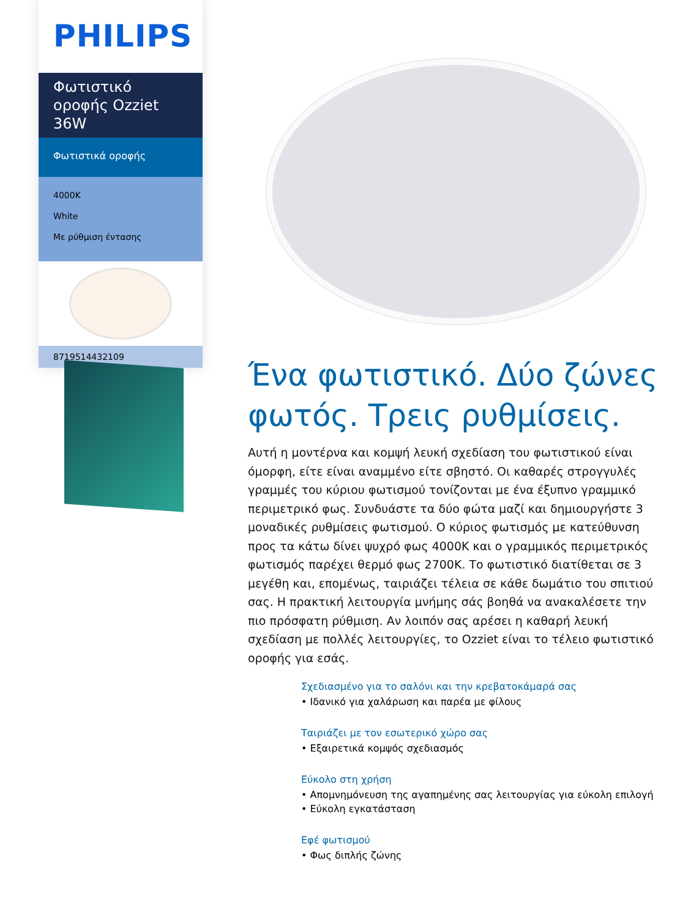PHILIPS
Φωτιστικό οροφής Ozziet 36W
Φωτιστικά οροφής
4000K
White
Με ρύθμιση έντασης
8719514432109
Ένα φωτιστικό. Δύο ζώνες φωτός. Τρεις ρυθμίσεις.
Αυτή η μοντέρνα και κομψή λευκή σχεδίαση του φωτιστικού είναι όμορφη, είτε είναι αναμμένο είτε σβηστό. Οι καθαρές στρογγυλές γραμμές του κύριου φωτισμού τονίζονται με ένα έξυπνο γραμμικό περιμετρικό φως. Συνδυάστε τα δύο φώτα μαζί και δημιουργήστε 3 μοναδικές ρυθμίσεις φωτισμού. Ο κύριος φωτισμός με κατεύθυνση προς τα κάτω δίνει ψυχρό φως 4000K και ο γραμμικός περιμετρικός φωτισμός παρέχει θερμό φως 2700K. Το φωτιστικό διατίθεται σε 3 μεγέθη και, επομένως, ταιριάζει τέλεια σε κάθε δωμάτιο του σπιτιού σας. Η πρακτική λειτουργία μνήμης σάς βοηθά να ανακαλέσετε την πιο πρόσφατη ρύθμιση. Αν λοιπόν σας αρέσει η καθαρή λευκή σχεδίαση με πολλές λειτουργίες, το Ozziet είναι το τέλειο φωτιστικό οροφής για εσάς.
Σχεδιασμένο για το σαλόνι και την κρεβατοκάμαρά σας
• Ιδανικό για χαλάρωση και παρέα με φίλους
Ταιριάζει με τον εσωτερικό χώρο σας
• Εξαιρετικά κομψός σχεδιασμός
Εύκολο στη χρήση
• Απομνημόνευση της αγαπημένης σας λειτουργίας για εύκολη επιλογή
• Εύκολη εγκατάσταση
Εφέ φωτισμού
• Φως διπλής ζώνης